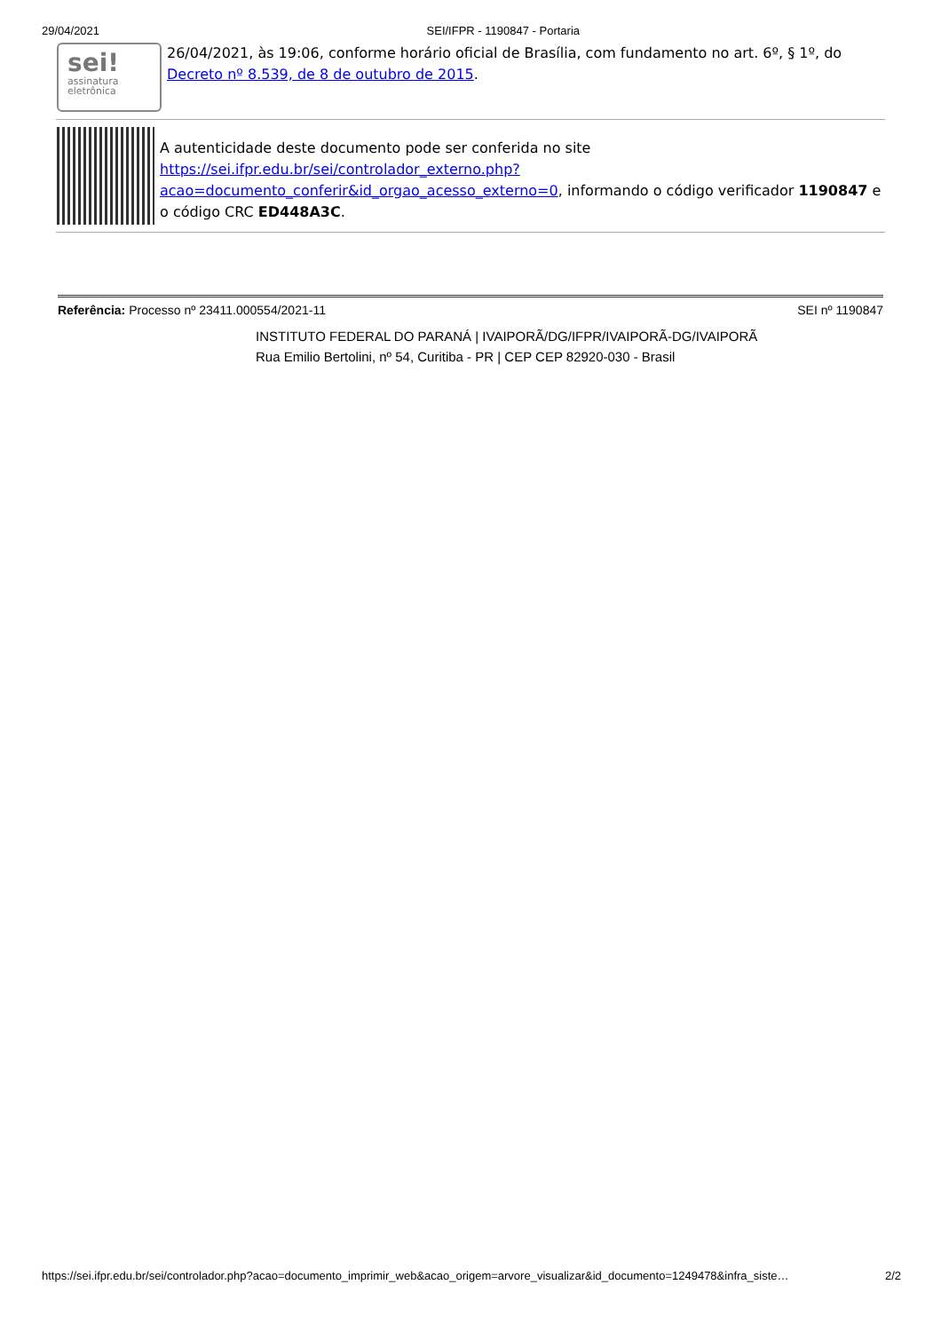29/04/2021 SEI/IFPR - 1190847 - Portaria
sei!
assinatura
eletrônica
26/04/2021, às 19:06, conforme horário oficial de Brasília, com fundamento no art. 6º, § 1º, do Decreto nº 8.539, de 8 de outubro de 2015.
A autenticidade deste documento pode ser conferida no site https://sei.ifpr.edu.br/sei/controlador_externo.php?acao=documento_conferir&id_orgao_acesso_externo=0, informando o código verificador 1190847 e o código CRC ED448A3C.
Referência: Processo nº 23411.000554/2021-11 SEI nº 1190847
INSTITUTO FEDERAL DO PARANÁ | IVAIPORÃ/DG/IFPR/IVAIPORÃ-DG/IVAIPORÃ
Rua Emilio Bertolini, nº 54, Curitiba - PR | CEP CEP 82920-030 - Brasil
https://sei.ifpr.edu.br/sei/controlador.php?acao=documento_imprimir_web&acao_origem=arvore_visualizar&id_documento=1249478&infra_siste… 2/2